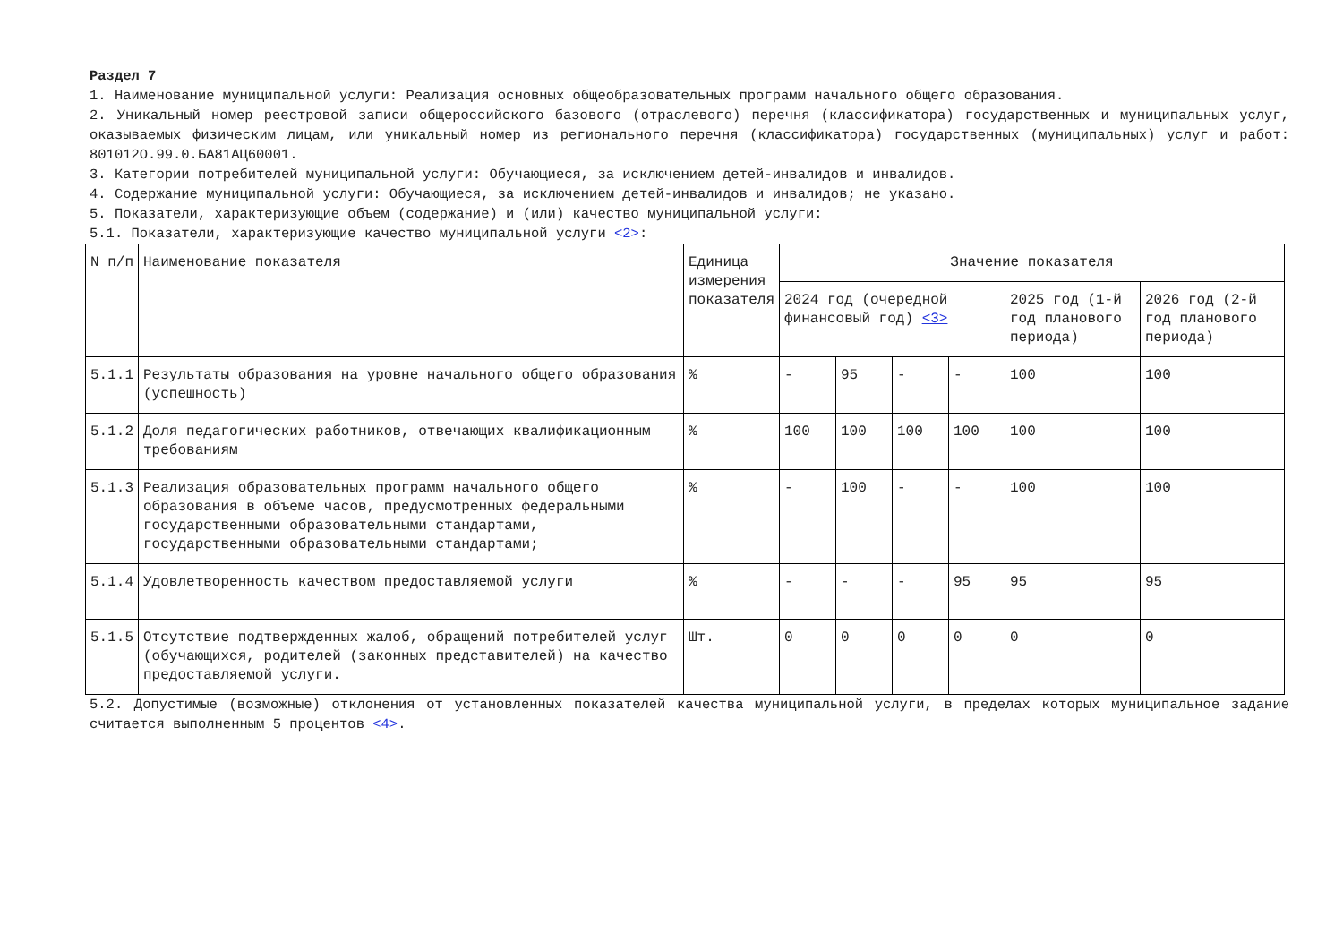Раздел 7
1. Наименование муниципальной услуги: Реализация основных общеобразовательных программ начального общего образования.
2. Уникальный номер реестровой записи общероссийского базового (отраслевого) перечня (классификатора) государственных и муниципальных услуг, оказываемых физическим лицам, или уникальный номер из регионального перечня (классификатора) государственных (муниципальных) услуг и работ: 801012О.99.0.БА81АЦ60001.
3. Категории потребителей муниципальной услуги: Обучающиеся, за исключением детей-инвалидов и инвалидов.
4. Содержание муниципальной услуги: Обучающиеся, за исключением детей-инвалидов и инвалидов; не указано.
5. Показатели, характеризующие объем (содержание) и (или) качество муниципальной услуги:
5.1. Показатели, характеризующие качество муниципальной услуги <2>:
| N п/п | Наименование показателя | Единица измерения показателя | Значение показателя | | | | | |
| --- | --- | --- | --- | --- | --- | --- | --- | --- |
| | | | 2024 год (очередной финансовый год) <3> | | | | 2025 год (1-й год планового периода) | 2026 год (2-й год планового периода) |
| 5.1.1 | Результаты образования на уровне начального общего образования (успешность) | % | - | 95 | - | - | 100 | 100 |
| 5.1.2 | Доля педагогических работников, отвечающих квалификационным требованиям | % | 100 | 100 | 100 | 100 | 100 | 100 |
| 5.1.3 | Реализация образовательных программ начального общего образования в объеме часов, предусмотренных федеральными государственными образовательными стандартами, государственными образовательными стандартами; | % | - | 100 | - | - | 100 | 100 |
| 5.1.4 | Удовлетворенность качеством предоставляемой услуги | % | - | - | - | 95 | 95 | 95 |
| 5.1.5 | Отсутствие подтвержденных жалоб, обращений потребителей услуг (обучающихся, родителей (законных представителей) на качество предоставляемой услуги. | Шт. | 0 | 0 | 0 | 0 | 0 | 0 |
5.2. Допустимые (возможные) отклонения от установленных показателей качества муниципальной услуги, в пределах которых муниципальное задание считается выполненным 5 процентов <4>.